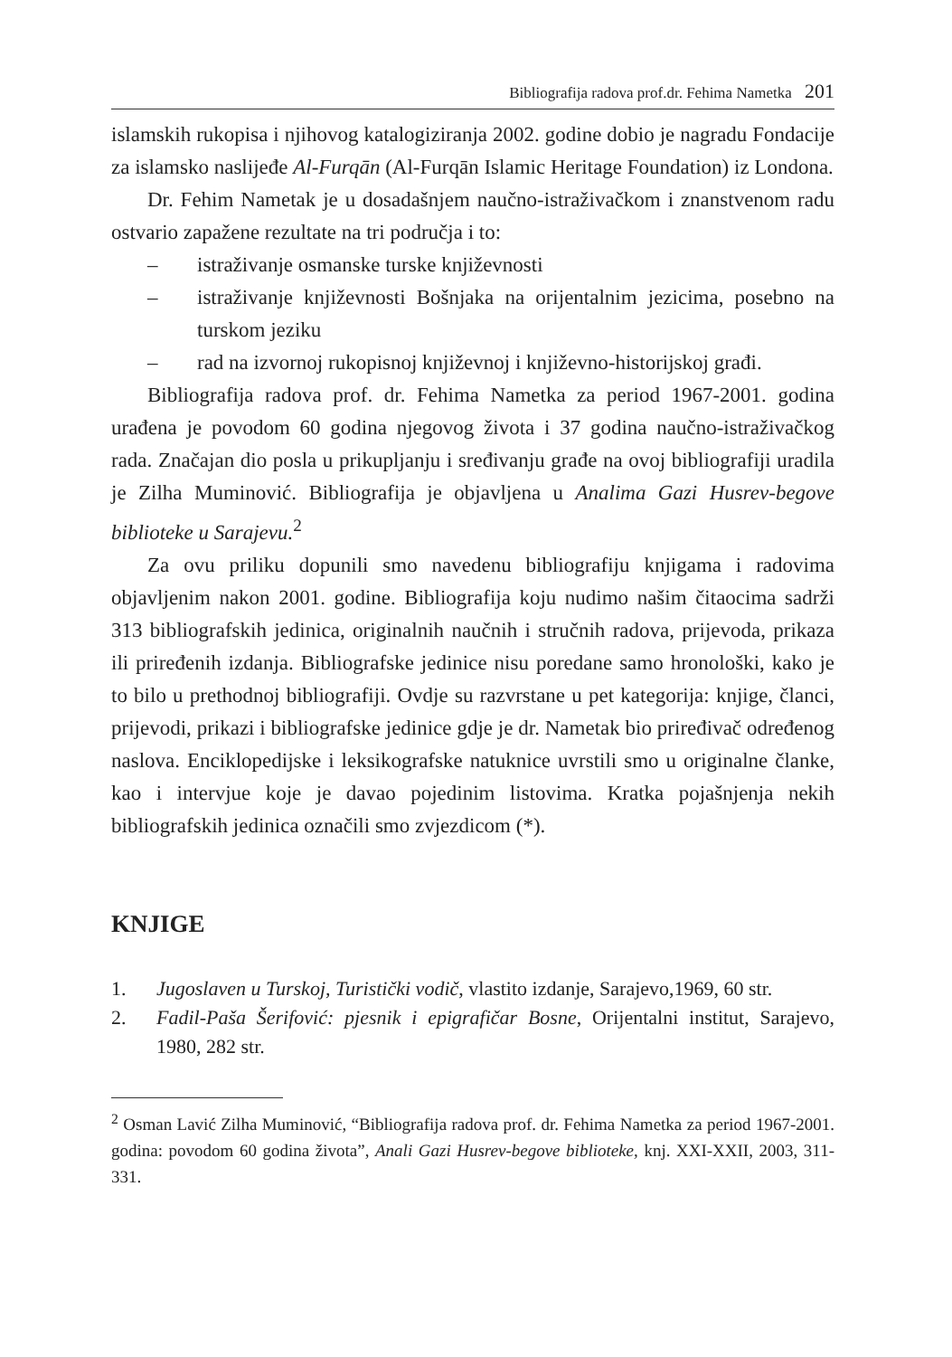Bibliografija radova prof.dr. Fehima Nametka 201
islamskih rukopisa i njihovog katalogiziranja 2002. godine dobio je nagradu Fondacije za islamsko naslijeđe Al-Furqān (Al-Furqān Islamic Heritage Foundation) iz Londona.
Dr. Fehim Nametak je u dosadašnjem naučno-istraživačkom i znanstvenom radu ostvario zapažene rezultate na tri područja i to:
– istraživanje osmanske turske književnosti
– istraživanje književnosti Bošnjaka na orijentalnim jezicima, posebno na turskom jeziku
– rad na izvornoj rukopisnoj književnoj i književno-historijskoj građi.
Bibliografija radova prof. dr. Fehima Nametka za period 1967-2001. godina urađena je povodom 60 godina njegovog života i 37 godina naučno-istraživačkog rada. Značajan dio posla u prikupljanju i sređivanju građe na ovoj bibliografiji uradila je Zilha Muminović. Bibliografija je objavljena u Analima Gazi Husrev-begove biblioteke u Sarajevu.<sup>2</sup>
Za ovu priliku dopunili smo navedenu bibliografiju knjigama i radovima objavljenim nakon 2001. godine. Bibliografija koju nudimo našim čitaocima sadrži 313 bibliografskih jedinica, originalnih naučnih i stručnih radova, prijevoda, prikaza ili priređenih izdanja. Bibliografske jedinice nisu poredane samo hronološki, kako je to bilo u prethodnoj bibliografiji. Ovdje su razvrstane u pet kategorija: knjige, članci, prijevodi, prikazi i bibliografske jedinice gdje je dr. Nametak bio priređivač određenog naslova. Enciklopedijske i leksikografske natuknice uvrstili smo u originalne članke, kao i intervjue koje je davao pojedinim listovima. Kratka pojašnjenja nekih bibliografskih jedinica označili smo zvjezdicom (*).
KNJIGE
1. Jugoslaven u Turskoj, Turistički vodič, vlastito izdanje, Sarajevo,1969, 60 str.
2. Fadil-Paša Šerifović: pjesnik i epigrafičar Bosne, Orijentalni institut, Sarajevo, 1980, 282 str.
<sup>2</sup> Osman Lavić Zilha Muminović, “Bibliografija radova prof. dr. Fehima Nametka za period 1967-2001. godina: povodom 60 godina života”, Anali Gazi Husrev-begove biblioteke, knj. XXI-XXII, 2003, 311-331.